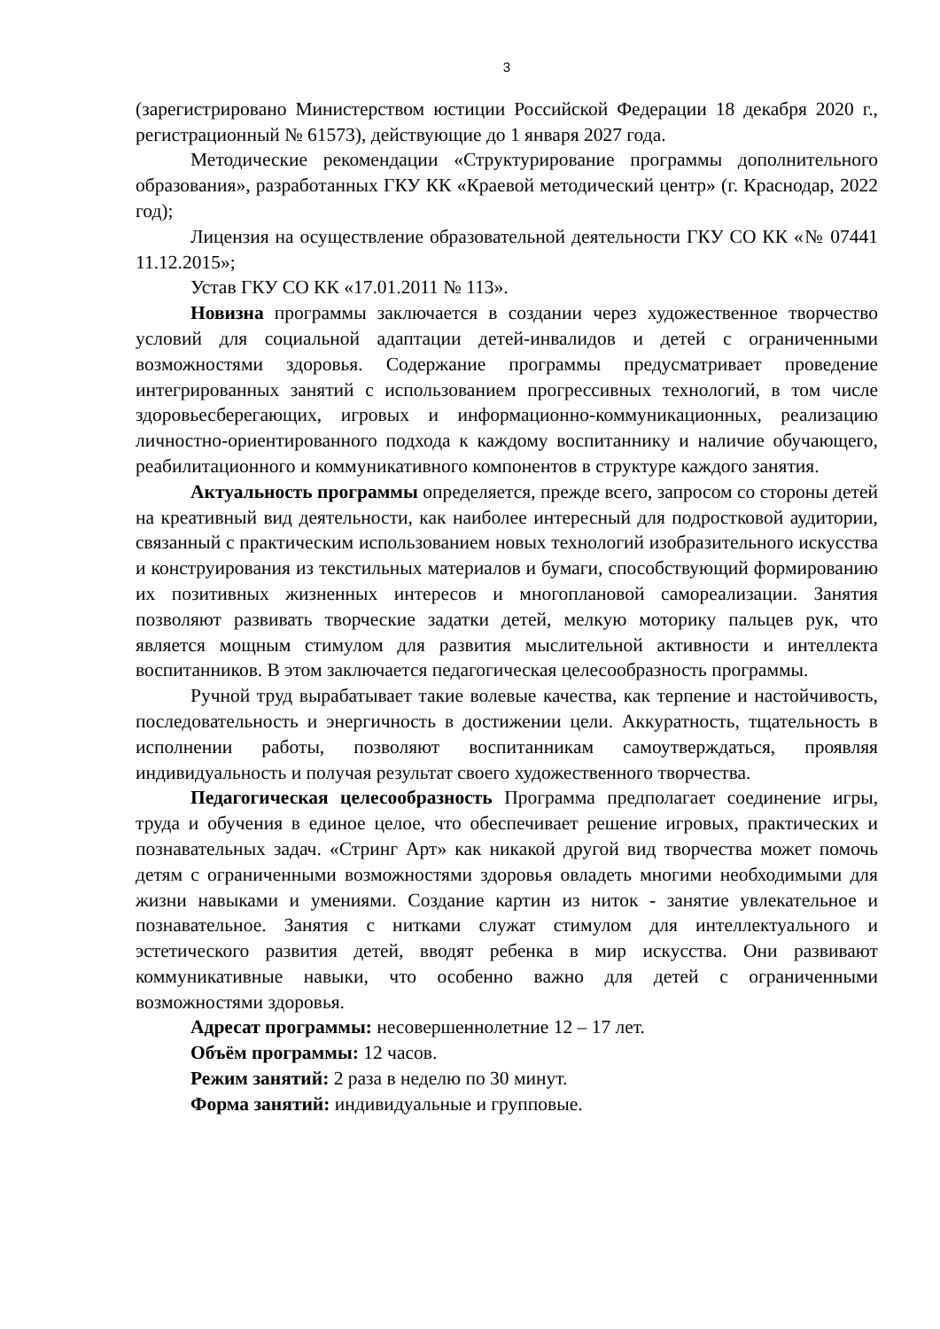3
(зарегистрировано Министерством юстиции Российской Федерации 18 декабря 2020 г., регистрационный № 61573), действующие до 1 января 2027 года.
Методические рекомендации «Структурирование программы дополнительного образования», разработанных ГКУ КК «Краевой методический центр» (г. Краснодар, 2022 год);
Лицензия на осуществление образовательной деятельности ГКУ СО КК «№ 07441 11.12.2015»;
Устав ГКУ СО КК «17.01.2011 № 113».
Новизна программы заключается в создании через художественное творчество условий для социальной адаптации детей-инвалидов и детей с ограниченными возможностями здоровья. Содержание программы предусматривает проведение интегрированных занятий с использованием прогрессивных технологий, в том числе здоровьесберегающих, игровых и информационно-коммуникационных, реализацию личностно-ориентированного подхода к каждому воспитаннику и наличие обучающего, реабилитационного и коммуникативного компонентов в структуре каждого занятия.
Актуальность программы определяется, прежде всего, запросом со стороны детей на креативный вид деятельности, как наиболее интересный для подростковой аудитории, связанный с практическим использованием новых технологий изобразительного искусства и конструирования из текстильных материалов и бумаги, способствующий формированию их позитивных жизненных интересов и многоплановой самореализации. Занятия позволяют развивать творческие задатки детей, мелкую моторику пальцев рук, что является мощным стимулом для развития мыслительной активности и интеллекта воспитанников. В этом заключается педагогическая целесообразность программы.
Ручной труд вырабатывает такие волевые качества, как терпение и настойчивость, последовательность и энергичность в достижении цели. Аккуратность, тщательность в исполнении работы, позволяют воспитанникам самоутверждаться, проявляя индивидуальность и получая результат своего художественного творчества.
Педагогическая целесообразность Программа предполагает соединение игры, труда и обучения в единое целое, что обеспечивает решение игровых, практических и познавательных задач. «Стринг Арт» как никакой другой вид творчества может помочь детям с ограниченными возможностями здоровья овладеть многими необходимыми для жизни навыками и умениями. Создание картин из ниток - занятие увлекательное и познавательное. Занятия с нитками служат стимулом для интеллектуального и эстетического развития детей, вводят ребенка в мир искусства. Они развивают коммуникативные навыки, что особенно важно для детей с ограниченными возможностями здоровья.
Адресат программы: несовершеннолетние 12 – 17 лет.
Объём программы: 12 часов.
Режим занятий: 2 раза в неделю по 30 минут.
Форма занятий: индивидуальные и групповые.